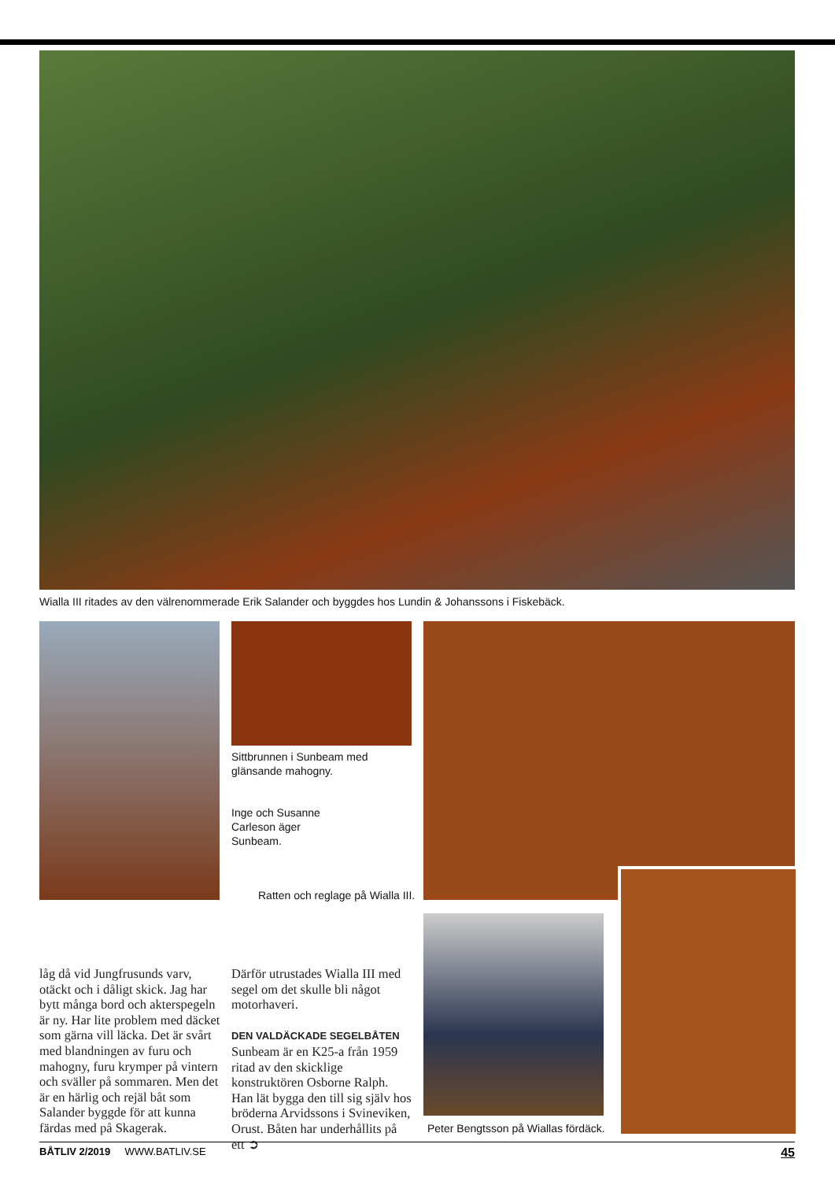Wialla III ritades av den välrenommerade Erik Salander och byggdes hos Lundin & Johanssons i Fiskebäck.
Sittbrunnen i Sunbeam med
glänsande mahogny.
Inge och Susanne
Carleson äger
Sunbeam.
Ratten och reglage på Wialla III.
Peter Bengtsson på Wiallas fördäck.
låg då vid Jungfrusunds varv, otäckt och i dåligt skick. Jag har bytt många bord och akterspegeln är ny. Har lite problem med däcket som gärna vill läcka. Det är svårt med blandningen av furu och mahogny, furu krymper på vintern och sväller på sommaren. Men det är en härlig och rejäl båt som Salander byggde för att kunna färdas med på Skagerak.
Därför utrustades Wialla III med segel om det skulle bli något motorhaveri.
DEN VALDÄCKADE SEGELBÅTEN Sunbeam är en K25-a från 1959 ritad av den skicklige konstruktören Osborne Ralph. Han lät bygga den till sig själv hos bröderna Arvidssons i Svineviken, Orust. Båten har underhållits på ett ➲
BÅTLIV 2/2019 WWW.BATLIV.SE 45